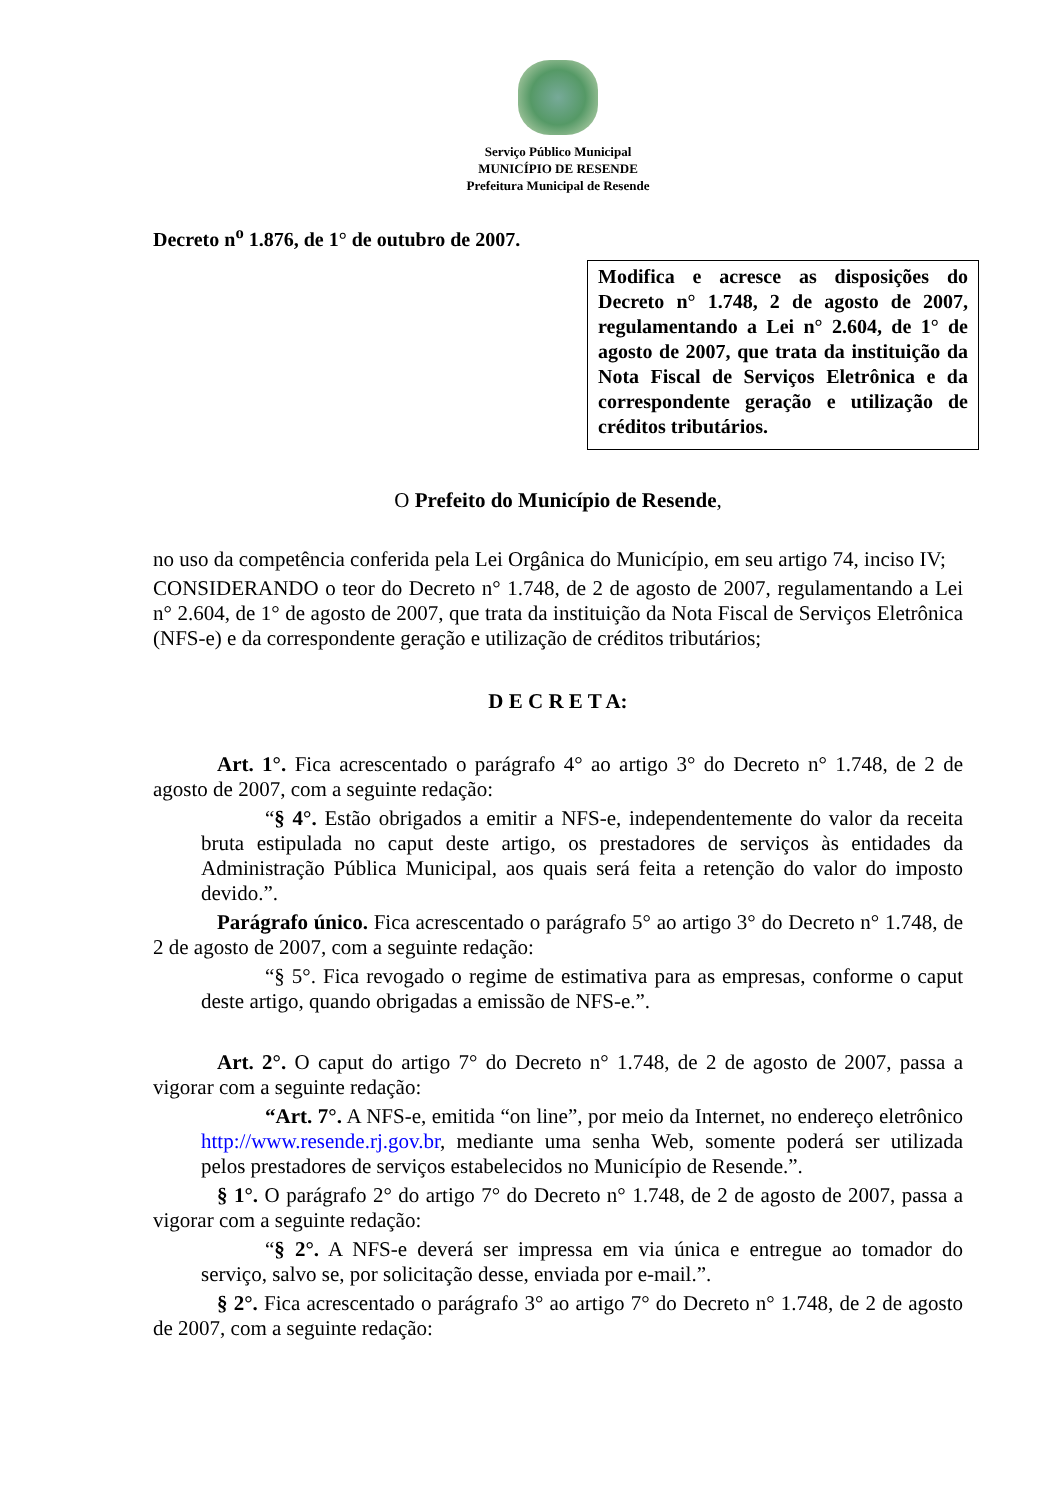Serviço Público Municipal
MUNICÍPIO DE RESENDE
Prefeitura Municipal de Resende
Decreto n<sup>o</sup> 1.876, de 1° de outubro de 2007.
Modifica e acresce as disposições do Decreto n° 1.748, 2 de agosto de 2007, regulamentando a Lei n° 2.604, de 1° de agosto de 2007, que trata da instituição da Nota Fiscal de Serviços Eletrônica e da correspondente geração e utilização de créditos tributários.
O Prefeito do Município de Resende,
no uso da competência conferida pela Lei Orgânica do Município, em seu artigo 74, inciso IV;
CONSIDERANDO o teor do Decreto n° 1.748, de 2 de agosto de 2007, regulamentando a Lei n° 2.604, de 1° de agosto de 2007, que trata da instituição da Nota Fiscal de Serviços Eletrônica (NFS-e) e da correspondente geração e utilização de créditos tributários;
D E C R E T A:
Art. 1°. Fica acrescentado o parágrafo 4° ao artigo 3° do Decreto n° 1.748, de 2 de agosto de 2007, com a seguinte redação:
“§ 4°. Estão obrigados a emitir a NFS-e, independentemente do valor da receita bruta estipulada no caput deste artigo, os prestadores de serviços às entidades da Administração Pública Municipal, aos quais será feita a retenção do valor do imposto devido.”.
Parágrafo único. Fica acrescentado o parágrafo 5° ao artigo 3° do Decreto n° 1.748, de 2 de agosto de 2007, com a seguinte redação:
“§ 5°. Fica revogado o regime de estimativa para as empresas, conforme o caput deste artigo, quando obrigadas a emissão de NFS-e.”.
Art. 2°. O caput do artigo 7° do Decreto n° 1.748, de 2 de agosto de 2007, passa a vigorar com a seguinte redação:
“Art. 7°. A NFS-e, emitida “on line”, por meio da Internet, no endereço eletrônico http://www.resende.rj.gov.br, mediante uma senha Web, somente poderá ser utilizada pelos prestadores de serviços estabelecidos no Município de Resende.”.
§ 1°. O parágrafo 2° do artigo 7° do Decreto n° 1.748, de 2 de agosto de 2007, passa a vigorar com a seguinte redação:
“§ 2°. A NFS-e deverá ser impressa em via única e entregue ao tomador do serviço, salvo se, por solicitação desse, enviada por e-mail.”.
§ 2°. Fica acrescentado o parágrafo 3° ao artigo 7° do Decreto n° 1.748, de 2 de agosto de 2007, com a seguinte redação: